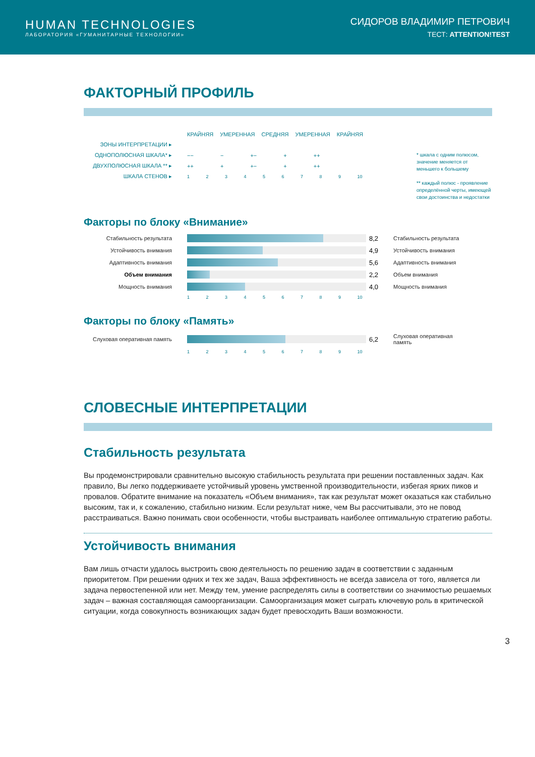HUMAN TECHNOLOGIES
ЛАБОРАТОРИЯ «ГУМАНИТАРНЫЕ ТЕХНОЛОГИИ»
СИДОРОВ ВЛАДИМИР ПЕТРОВИЧ
ТЕСТ: ATTENTION!TEST
ФАКТОРНЫЙ ПРОФИЛЬ
КРАЙНЯЯ УМЕРЕННАЯ СРЕДНЯЯ УМЕРЕННАЯ КРАЙНЯЯ
ЗОНЫ ИНТЕРПРЕТАЦИИ ▸
ОДНОПОЛЮСНАЯ ШКАЛА* ▸ −− − +− + ++
ДВУХПОЛЮСНАЯ ШКАЛА ** ▸ ++ + +− + ++
ШКАЛА СТЕНОВ ▸ 1 2 3 4 5 6 7 8 9 10
* шкала с одним полюсом, значение меняется от меньшего к большему
** каждый полюс - проявление определённой черты, имеющей свои достоинства и недостатки
Факторы по блоку «Внимание»
Стабильность результата
8,2 Стабильность результата
Устойчивость внимания
4,9 Устойчивость внимания
Адаптивность внимания
5,6 Адаптивность внимания
Объем внимания
2,2 Объем внимания
Мощность внимания
4,0 Мощность внимания
1 2 3 4 5 6 7 8 9 10
Факторы по блоку «Память»
Слуховая оперативная память
6,2 Слуховая оперативная память
1 2 3 4 5 6 7 8 9 10
СЛОВЕСНЫЕ ИНТЕРПРЕТАЦИИ
Стабильность результата
Вы продемонстрировали сравнительно высокую стабильность результата при решении поставленных задач. Как правило, Вы легко поддерживаете устойчивый уровень умственной производительности, избегая ярких пиков и провалов. Обратите внимание на показатель «Объем внимания», так как результат может оказаться как стабильно высоким, так и, к сожалению, стабильно низким. Если результат ниже, чем Вы рассчитывали, это не повод расстраиваться. Важно понимать свои особенности, чтобы выстраивать наиболее оптимальную стратегию работы.
Устойчивость внимания
Вам лишь отчасти удалось выстроить свою деятельность по решению задач в соответствии с заданным приоритетом. При решении одних и тех же задач, Ваша эффективность не всегда зависела от того, является ли задача первостепенной или нет. Между тем, умение распределять силы в соответствии со значимостью решаемых задач – важная составляющая самоорганизации. Самоорганизация может сыграть ключевую роль в критической ситуации, когда совокупность возникающих задач будет превосходить Ваши возможности.
3